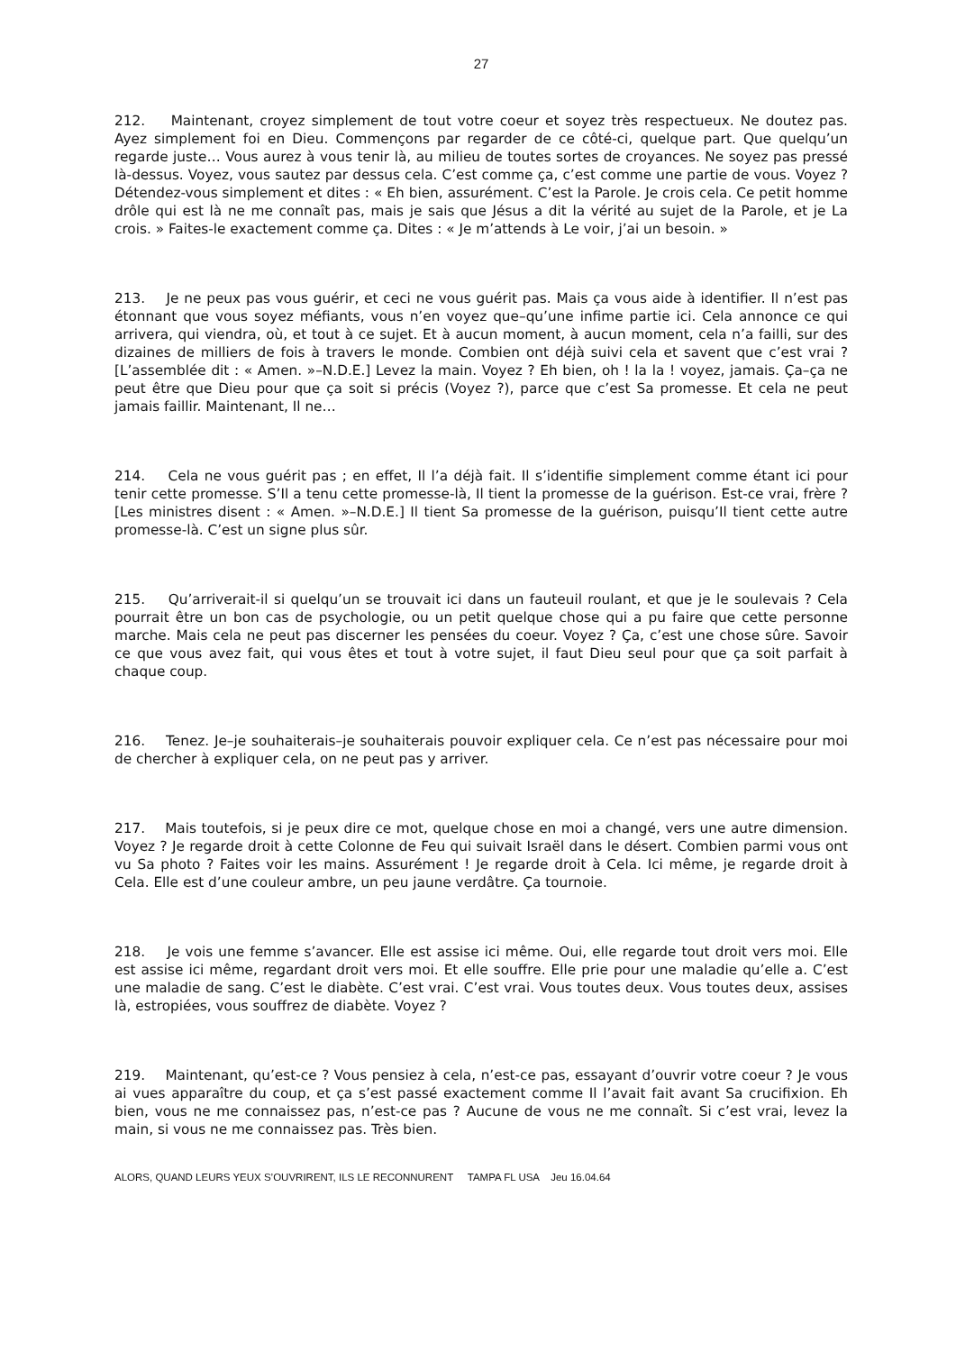27
212. Maintenant, croyez simplement de tout votre coeur et soyez très respectueux. Ne doutez pas. Ayez simplement foi en Dieu. Commençons par regarder de ce côté-ci, quelque part. Que quelqu’un regarde juste… Vous aurez à vous tenir là, au milieu de toutes sortes de croyances. Ne soyez pas pressé là-dessus. Voyez, vous sautez par dessus cela. C’est comme ça, c’est comme une partie de vous. Voyez ? Détendez-vous simplement et dites : « Eh bien, assurément. C’est la Parole. Je crois cela. Ce petit homme drôle qui est là ne me connaît pas, mais je sais que Jésus a dit la vérité au sujet de la Parole, et je La crois. » Faites-le exactement comme ça. Dites : « Je m’attends à Le voir, j’ai un besoin. »
213. Je ne peux pas vous guérir, et ceci ne vous guérit pas. Mais ça vous aide à identifier. Il n’est pas étonnant que vous soyez méfiants, vous n’en voyez que–qu’une infime partie ici. Cela annonce ce qui arrivera, qui viendra, où, et tout à ce sujet. Et à aucun moment, à aucun moment, cela n’a failli, sur des dizaines de milliers de fois à travers le monde. Combien ont déjà suivi cela et savent que c’est vrai ? [L’assemblée dit : « Amen. »–N.D.E.] Levez la main. Voyez ? Eh bien, oh ! la la ! voyez, jamais. Ça–ça ne peut être que Dieu pour que ça soit si précis (Voyez ?), parce que c’est Sa promesse. Et cela ne peut jamais faillir. Maintenant, Il ne…
214. Cela ne vous guérit pas ; en effet, Il l’a déjà fait. Il s’identifie simplement comme étant ici pour tenir cette promesse. S’Il a tenu cette promesse-là, Il tient la promesse de la guérison. Est-ce vrai, frère ? [Les ministres disent : « Amen. »–N.D.E.] Il tient Sa promesse de la guérison, puisqu’Il tient cette autre promesse-là. C’est un signe plus sûr.
215. Qu’arriverait-il si quelqu’un se trouvait ici dans un fauteuil roulant, et que je le soulevais ? Cela pourrait être un bon cas de psychologie, ou un petit quelque chose qui a pu faire que cette personne marche. Mais cela ne peut pas discerner les pensées du coeur. Voyez ? Ça, c’est une chose sûre. Savoir ce que vous avez fait, qui vous êtes et tout à votre sujet, il faut Dieu seul pour que ça soit parfait à chaque coup.
216. Tenez. Je–je souhaiterais–je souhaiterais pouvoir expliquer cela. Ce n’est pas nécessaire pour moi de chercher à expliquer cela, on ne peut pas y arriver.
217. Mais toutefois, si je peux dire ce mot, quelque chose en moi a changé, vers une autre dimension. Voyez ? Je regarde droit à cette Colonne de Feu qui suivait Israël dans le désert. Combien parmi vous ont vu Sa photo ? Faites voir les mains. Assurément ! Je regarde droit à Cela. Ici même, je regarde droit à Cela. Elle est d’une couleur ambre, un peu jaune verdâtre. Ça tournoie.
218. Je vois une femme s’avancer. Elle est assise ici même. Oui, elle regarde tout droit vers moi. Elle est assise ici même, regardant droit vers moi. Et elle souffre. Elle prie pour une maladie qu’elle a. C’est une maladie de sang. C’est le diabète. C’est vrai. C’est vrai. Vous toutes deux. Vous toutes deux, assises là, estropiées, vous souffrez de diabète. Voyez ?
219. Maintenant, qu’est-ce ? Vous pensiez à cela, n’est-ce pas, essayant d’ouvrir votre coeur ? Je vous ai vues apparaître du coup, et ça s’est passé exactement comme Il l’avait fait avant Sa crucifixion. Eh bien, vous ne me connaissez pas, n’est-ce pas ? Aucune de vous ne me connaît. Si c’est vrai, levez la main, si vous ne me connaissez pas. Très bien.
ALORS, QUAND LEURS YEUX S’OUVRIRENT, ILS LE RECONNURENT TAMPA FL USA Jeu 16.04.64